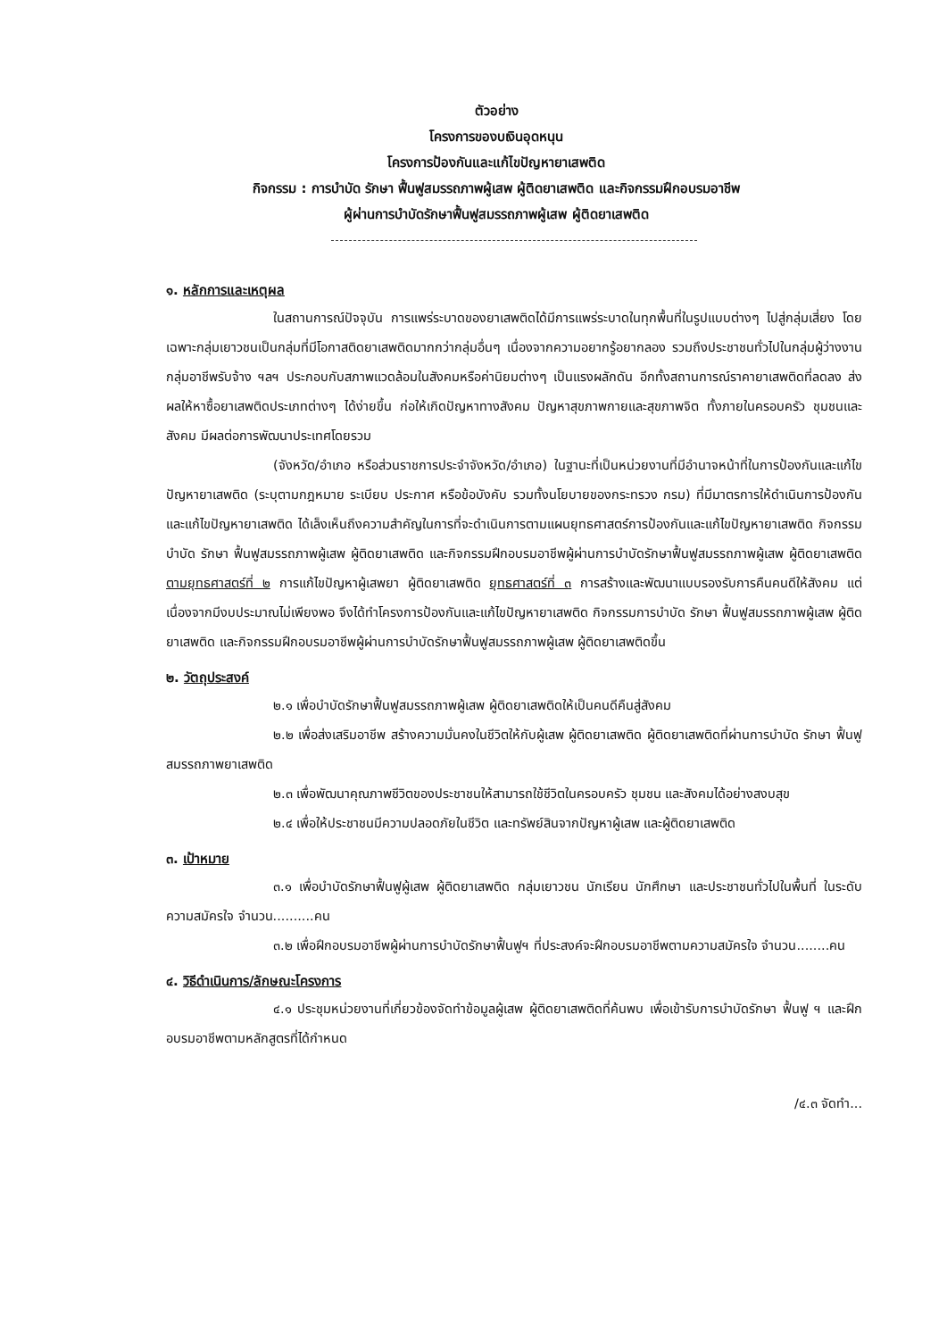ตัวอย่าง
โครงการของบเงินอุดหนุน
โครงการป้องกันและแก้ไขปัญหายาเสพติด
กิจกรรม : การบำบัด รักษา ฟื้นฟูสมรรถภาพผู้เสพ ผู้ติดยาเสพติด และกิจกรรมฝึกอบรมอาชีพ
ผู้ผ่านการบำบัดรักษาฟื้นฟูสมรรถภาพผู้เสพ ผู้ติดยาเสพติด
๑. หลักการและเหตุผล
ในสถานการณ์ปัจจุบัน การแพร่ระบาดของยาเสพติดได้มีการแพร่ระบาดในทุกพื้นที่ในรูปแบบต่างๆ ไปสู่กลุ่มเสี่ยง โดยเฉพาะกลุ่มเยาวชนเป็นกลุ่มที่มีโอกาสติดยาเสพติดมากกว่ากลุ่มอื่นๆ เนื่องจากความอยากรู้อยากลอง รวมถึงประชาชนทั่วไปในกลุ่มผู้ว่างงาน กลุ่มอาชีพรับจ้าง ฯลฯ ประกอบกับสภาพแวดล้อมในสังคมหรือค่านิยมต่างๆ เป็นแรงผลักดัน อีกทั้งสถานการณ์ราคายาเสพติดที่ลดลง ส่งผลให้หาซื้อยาเสพติดประเภทต่างๆ ได้ง่ายขึ้น ก่อให้เกิดปัญหาทางสังคม ปัญหาสุขภาพกายและสุขภาพจิต ทั้งภายในครอบครัว ชุมชนและสังคม มีผลต่อการพัฒนาประเทศโดยรวม
(จังหวัด/อำเภอ หรือส่วนราชการประจำจังหวัด/อำเภอ) ในฐานะที่เป็นหน่วยงานที่มีอำนาจหน้าที่ในการป้องกันและแก้ไขปัญหายาเสพติด (ระบุตามกฎหมาย ระเบียบ ประกาศ หรือข้อบังคับ รวมทั้งนโยบายของกระทรวง กรม) ที่มีมาตรการให้ดำเนินการป้องกันและแก้ไขปัญหายาเสพติด ได้เล็งเห็นถึงความสำคัญในการที่จะดำเนินการตามแผนยุทธศาสตร์การป้องกันและแก้ไขปัญหายาเสพติด กิจกรรมบำบัด รักษา ฟื้นฟูสมรรถภาพผู้เสพ ผู้ติดยาเสพติด และกิจกรรมฝึกอบรมอาชีพผู้ผ่านการบำบัดรักษาฟื้นฟูสมรรถภาพผู้เสพ ผู้ติดยาเสพติด ตามยุทธศาสตร์ที่ ๒ การแก้ไขปัญหาผู้เสพยา ผู้ติดยาเสพติด ยุทธศาสตร์ที่ ๓ การสร้างและพัฒนาแบบรองรับการคืนคนดีให้สังคม แต่เนื่องจากมีงบประมาณไม่เพียงพอ จึงได้ทำโครงการป้องกันและแก้ไขปัญหายาเสพติด กิจกรรมการบำบัด รักษา ฟื้นฟูสมรรถภาพผู้เสพ ผู้ติดยาเสพติด และกิจกรรมฝึกอบรมอาชีพผู้ผ่านการบำบัดรักษาฟื้นฟูสมรรถภาพผู้เสพ ผู้ติดยาเสพติดขึ้น
๒. วัตถุประสงค์
๒.๑ เพื่อบำบัดรักษาฟื้นฟูสมรรถภาพผู้เสพ ผู้ติดยาเสพติดให้เป็นคนดีคืนสู่สังคม
๒.๒ เพื่อส่งเสริมอาชีพ สร้างความมั่นคงในชีวิตให้กับผู้เสพ ผู้ติดยาเสพติด ผู้ติดยาเสพติดที่ผ่านการบำบัด รักษา ฟื้นฟูสมรรถภาพยาเสพติด
๒.๓ เพื่อพัฒนาคุณภาพชีวิตของประชาชนให้สามารถใช้ชีวิตในครอบครัว ชุมชน และสังคมได้อย่างสงบสุข
๒.๔ เพื่อให้ประชาชนมีความปลอดภัยในชีวิต และทรัพย์สินจากปัญหาผู้เสพ และผู้ติดยาเสพติด
๓. เป้าหมาย
๓.๑ เพื่อบำบัดรักษาฟื้นฟูผู้เสพ ผู้ติดยาเสพติด กลุ่มเยาวชน นักเรียน นักศึกษา และประชาชนทั่วไปในพื้นที่ ในระดับความสมัครใจ จำนวน..........คน
๓.๒ เพื่อฝึกอบรมอาชีพผู้ผ่านการบำบัดรักษาฟื้นฟูฯ ที่ประสงค์จะฝึกอบรมอาชีพตามความสมัครใจ จำนวน........คน
๔. วิธีดำเนินการ/ลักษณะโครงการ
๔.๑ ประชุมหน่วยงานที่เกี่ยวข้องจัดทำข้อมูลผู้เสพ ผู้ติดยาเสพติดที่ค้นพบ เพื่อเข้ารับการบำบัดรักษา ฟื้นฟู ฯ และฝึกอบรมอาชีพตามหลักสูตรที่ได้กำหนด
/๔.๓ จัดทำ...